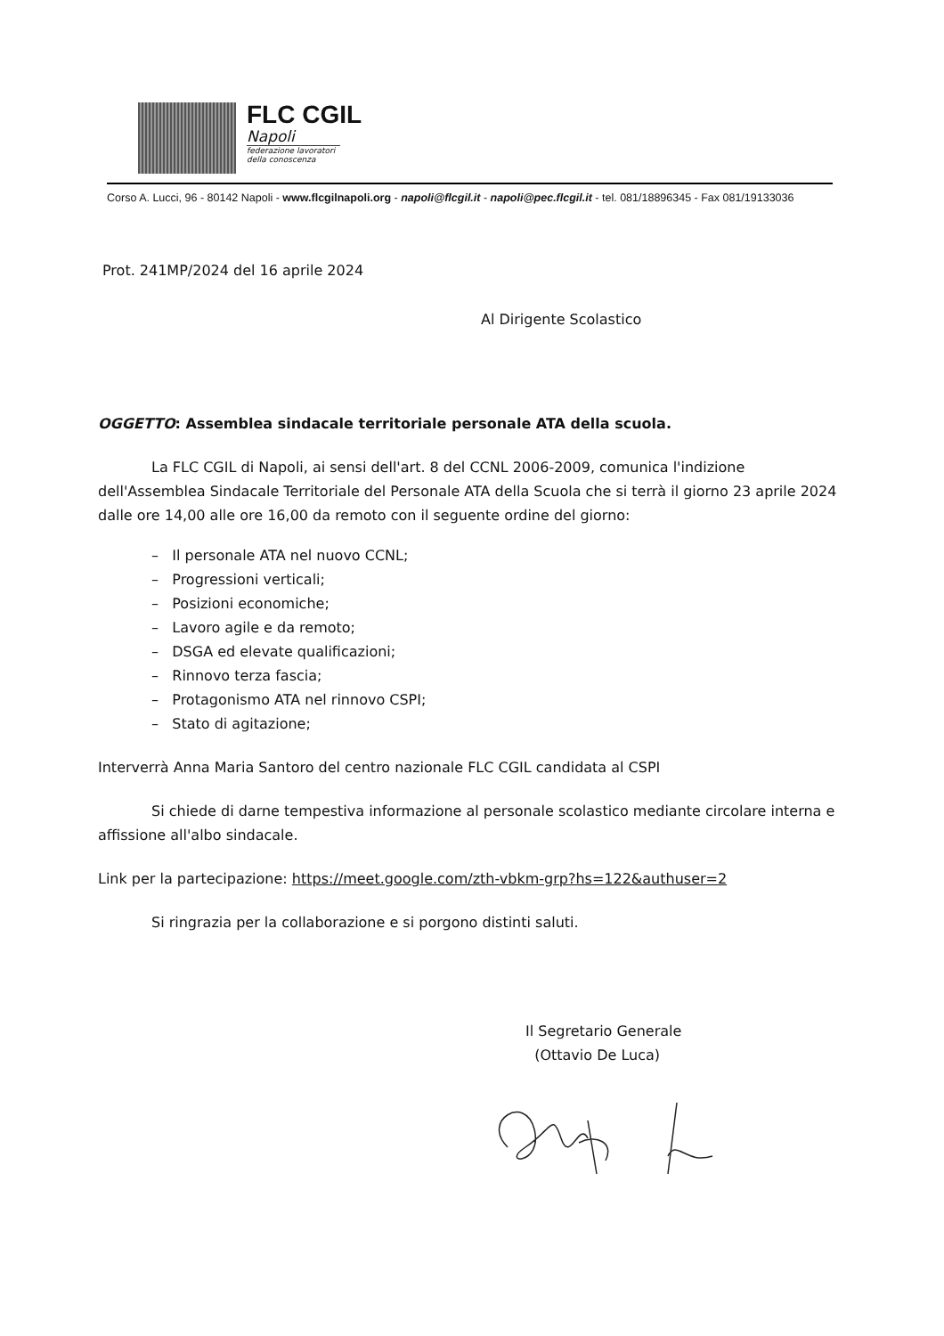FLC CGIL
Napoli
federazione lavoratori
della conoscenza
Corso A. Lucci, 96 - 80142 Napoli - www.flcgilnapoli.org - napoli@flcgil.it - napoli@pec.flcgil.it - tel. 081/18896345 - Fax 081/19133036
Prot. 241MP/2024 del 16 aprile 2024
Al Dirigente Scolastico
OGGETTO: Assemblea sindacale territoriale personale ATA della scuola.
La FLC CGIL di Napoli, ai sensi dell'art. 8 del CCNL 2006-2009, comunica l'indizione dell'Assemblea Sindacale Territoriale del Personale ATA della Scuola che si terrà il giorno 23 aprile 2024 dalle ore 14,00 alle ore 16,00 da remoto con il seguente ordine del giorno:
– Il personale ATA nel nuovo CCNL;
– Progressioni verticali;
– Posizioni economiche;
– Lavoro agile e da remoto;
– DSGA ed elevate qualificazioni;
– Rinnovo terza fascia;
– Protagonismo ATA nel rinnovo CSPI;
– Stato di agitazione;
Interverrà Anna Maria Santoro del centro nazionale FLC CGIL candidata al CSPI
Si chiede di darne tempestiva informazione al personale scolastico mediante circolare interna e affissione all'albo sindacale.
Link per la partecipazione: https://meet.google.com/zth-vbkm-grp?hs=122&authuser=2
Si ringrazia per la collaborazione e si porgono distinti saluti.
Il Segretario Generale
(Ottavio De Luca)